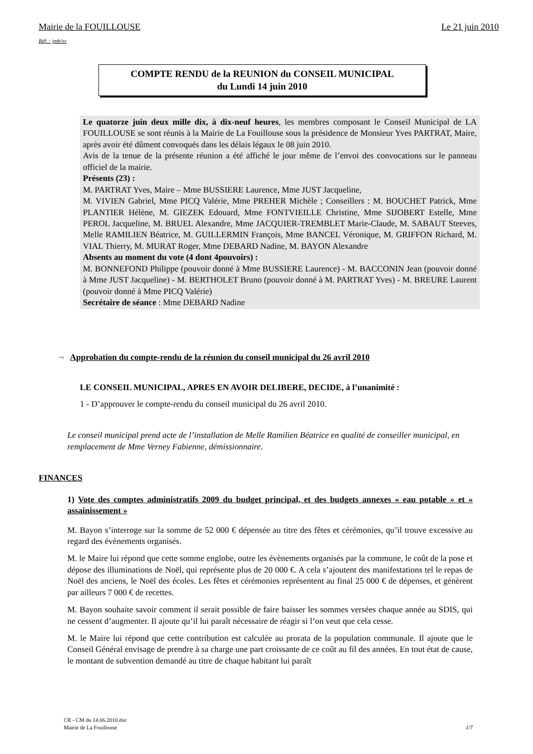Mairie de la FOUILLOUSE Le 21 juin 2010
Réf. : jmh/sv
COMPTE RENDU de la REUNION du CONSEIL MUNICIPAL
du Lundi 14 juin 2010
Le quatorze juin deux mille dix, à dix-neuf heures, les membres composant le Conseil Municipal de LA FOUILLOUSE se sont réunis à la Mairie de La Fouillouse sous la présidence de Monsieur Yves PARTRAT, Maire, après avoir été dûment convoqués dans les délais légaux le 08 juin 2010.
Avis de la tenue de la présente réunion a été affiché le jour même de l’envoi des convocations sur le panneau officiel de la mairie.
Présents (23) :
M. PARTRAT Yves, Maire – Mme BUSSIERE Laurence, Mme JUST Jacqueline,
M. VIVIEN Gabriel, Mme PICQ Valérie, Mme PREHER Michèle ; Conseillers : M. BOUCHET Patrick, Mme PLANTIER Hélène, M. GIEZEK Edouard, Mme FONTVIEILLE Christine, Mme SIJOBERT Estelle, Mme PEROL Jacqueline, M. BRUEL Alexandre, Mme JACQUIER-TREMBLET Marie-Claude, M. SABAUT Steeves, Melle RAMILIEN Béatrice, M. GUILLERMIN François, Mme BANCEL Véronique, M. GRIFFON Richard, M. VIAL Thierry, M. MURAT Roger, Mme DEBARD Nadine, M. BAYON Alexandre
Absents au moment du vote (4 dont 4pouvoirs) :
M. BONNEFOND Philippe (pouvoir donné à Mme BUSSIERE Laurence) - M. BACCONIN Jean (pouvoir donné à Mme JUST Jacqueline) - M. BERTHOLET Bruno (pouvoir donné à M. PARTRAT Yves) - M. BREURE Laurent (pouvoir donné à Mme PICQ Valérie)
Secrétaire de séance : Mme DEBARD Nadine
¬ Approbation du compte-rendu de la réunion du conseil municipal du 26 avril 2010
LE CONSEIL MUNICIPAL, APRES EN AVOIR DELIBERE, DECIDE, à l’unanimité :
1 - D’approuver le compte-rendu du conseil municipal du 26 avril 2010.
Le conseil municipal prend acte de l’installation de Melle Ramilien Béatrice en qualité de conseiller municipal, en remplacement de Mme Verney Fabienne, démissionnaire.
FINANCES
1) Vote des comptes administratifs 2009 du budget principal, et des budgets annexes « eau potable » et « assainissement »
M. Bayon s’interroge sur la somme de 52 000 € dépensée au titre des fêtes et cérémonies, qu’il trouve excessive au regard des évènements organisés.
M. le Maire lui répond que cette somme englobe, outre les évènements organisés par la commune, le coût de la pose et dépose des illuminations de Noël, qui représente plus de 20 000 €. A cela s’ajoutent des manifestations tel le repas de Noël des anciens, le Noël des écoles. Les fêtes et cérémonies représentent au final 25 000 € de dépenses, et génèrent par ailleurs 7 000 € de recettes.
M. Bayon souhaite savoir comment il serait possible de faire baisser les sommes versées chaque année au SDIS, qui ne cessent d’augmenter. Il ajoute qu’il lui paraît nécessaire de réagir si l’on veut que cela cesse.
M. le Maire lui répond que cette contribution est calculée au prorata de la population communale. Il ajoute que le Conseil Général envisage de prendre à sa charge une part croissante de ce coût au fil des années. En tout état de cause, le montant de subvention demandé au titre de chaque habitant lui paraît
CR - CM du 14.06.2010.doc
Mairie de La Fouillouse 1/7